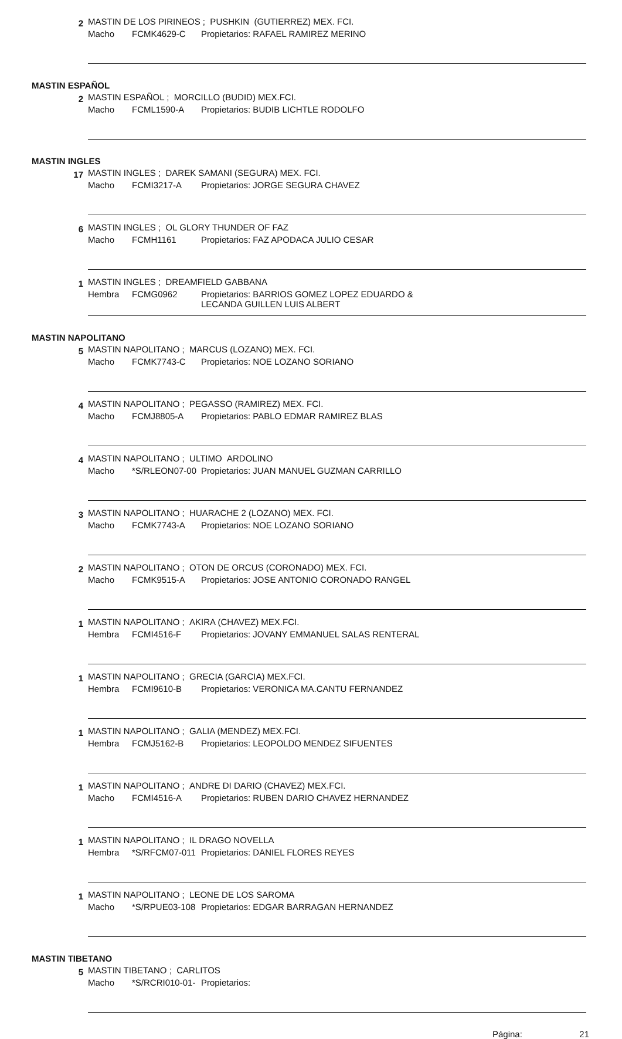2
MASTIN DE LOS PIRINEOS ; PUSHKIN (GUTIERREZ) MEX. FCI.
Macho FCMK4629-C Propietarios: RAFAEL RAMIREZ MERINO
MASTIN ESPAÑOL
2
MASTIN ESPAÑOL ; MORCILLO (BUDID) MEX.FCI.
Macho FCML1590-A Propietarios: BUDIB LICHTLE RODOLFO
MASTIN INGLES
17
MASTIN INGLES ; DAREK SAMANI (SEGURA) MEX. FCI.
Macho FCMI3217-A Propietarios: JORGE SEGURA CHAVEZ
6
MASTIN INGLES ; OL GLORY THUNDER OF FAZ
Macho FCMH1161 Propietarios: FAZ APODACA JULIO CESAR
1
MASTIN INGLES ; DREAMFIELD GABBANA
Hembra FCMG0962 Propietarios: BARRIOS GOMEZ LOPEZ EDUARDO &
LECANDA GUILLEN LUIS ALBERT
MASTIN NAPOLITANO
5
MASTIN NAPOLITANO ; MARCUS (LOZANO) MEX. FCI.
Macho FCMK7743-C Propietarios: NOE LOZANO SORIANO
4
MASTIN NAPOLITANO ; PEGASSO (RAMIREZ) MEX. FCI.
Macho FCMJ8805-A Propietarios: PABLO EDMAR RAMIREZ BLAS
4
MASTIN NAPOLITANO ; ULTIMO ARDOLINO
Macho *S/RLEON07-00 Propietarios: JUAN MANUEL GUZMAN CARRILLO
3
MASTIN NAPOLITANO ; HUARACHE 2 (LOZANO) MEX. FCI.
Macho FCMK7743-A Propietarios: NOE LOZANO SORIANO
2
MASTIN NAPOLITANO ; OTON DE ORCUS (CORONADO) MEX. FCI.
Macho FCMK9515-A Propietarios: JOSE ANTONIO CORONADO RANGEL
1
MASTIN NAPOLITANO ; AKIRA (CHAVEZ) MEX.FCI.
Hembra FCMI4516-F Propietarios: JOVANY EMMANUEL SALAS RENTERAL
1
MASTIN NAPOLITANO ; GRECIA (GARCIA) MEX.FCI.
Hembra FCMI9610-B Propietarios: VERONICA MA.CANTU FERNANDEZ
1
MASTIN NAPOLITANO ; GALIA (MENDEZ) MEX.FCI.
Hembra FCMJ5162-B Propietarios: LEOPOLDO MENDEZ SIFUENTES
1
MASTIN NAPOLITANO ; ANDRE DI DARIO (CHAVEZ) MEX.FCI.
Macho FCMI4516-A Propietarios: RUBEN DARIO CHAVEZ HERNANDEZ
1
MASTIN NAPOLITANO ; IL DRAGO NOVELLA
Hembra *S/RFCM07-011 Propietarios: DANIEL FLORES REYES
1
MASTIN NAPOLITANO ; LEONE DE LOS SAROMA
Macho *S/RPUE03-108 Propietarios: EDGAR BARRAGAN HERNANDEZ
MASTIN TIBETANO
5
MASTIN TIBETANO ; CARLITOS
Macho *S/RCRI010-01- Propietarios:
Página: 21